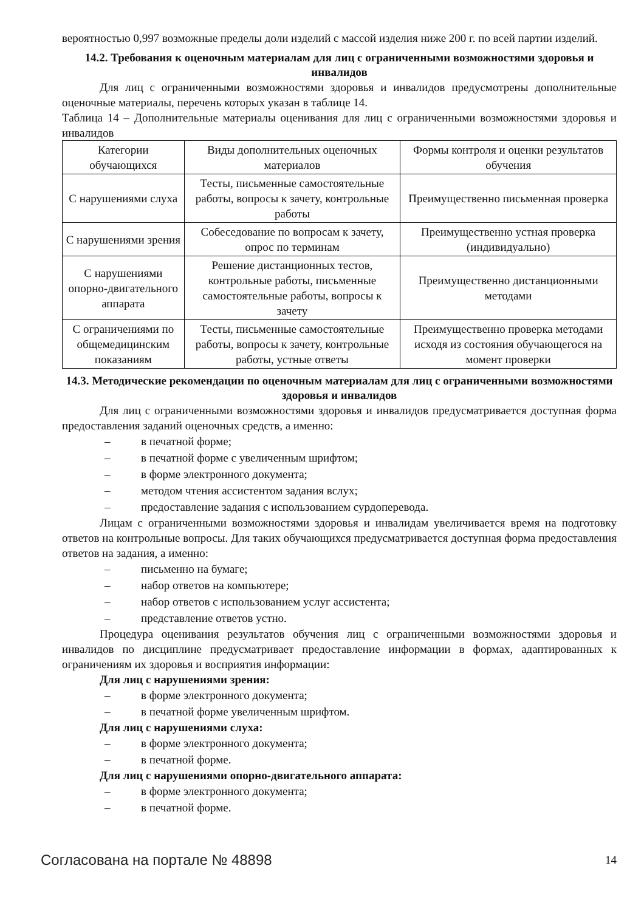вероятностью 0,997 возможные пределы доли изделий с массой изделия ниже 200 г. по всей партии изделий.
14.2. Требования к оценочным материалам для лиц с ограниченными возможностями здоровья и инвалидов
Для лиц с ограниченными возможностями здоровья и инвалидов предусмотрены дополнительные оценочные материалы, перечень которых указан в таблице 14.
Таблица 14 – Дополнительные материалы оценивания для лиц с ограниченными возможностями здоровья и инвалидов
| Категории обучающихся | Виды дополнительных оценочных материалов | Формы контроля и оценки результатов обучения |
| С нарушениями слуха | Тесты, письменные самостоятельные работы, вопросы к зачету, контрольные работы | Преимущественно письменная проверка |
| С нарушениями зрения | Собеседование по вопросам к зачету, опрос по терминам | Преимущественно устная проверка (индивидуально) |
| С нарушениями опорно-двигательного аппарата | Решение дистанционных тестов, контрольные работы, письменные самостоятельные работы, вопросы к зачету | Преимущественно дистанционными методами |
| С ограничениями по общемедицинским показаниям | Тесты, письменные самостоятельные работы, вопросы к зачету, контрольные работы, устные ответы | Преимущественно проверка методами исходя из состояния обучающегося на момент проверки |
14.3. Методические рекомендации по оценочным материалам для лиц с ограниченными возможностями здоровья и инвалидов
Для лиц с ограниченными возможностями здоровья и инвалидов предусматривается доступная форма предоставления заданий оценочных средств, а именно:
– в печатной форме;
– в печатной форме с увеличенным шрифтом;
– в форме электронного документа;
– методом чтения ассистентом задания вслух;
– предоставление задания с использованием сурдоперевода.
Лицам с ограниченными возможностями здоровья и инвалидам увеличивается время на подготовку ответов на контрольные вопросы. Для таких обучающихся предусматривается доступная форма предоставления ответов на задания, а именно:
– письменно на бумаге;
– набор ответов на компьютере;
– набор ответов с использованием услуг ассистента;
– представление ответов устно.
Процедура оценивания результатов обучения лиц с ограниченными возможностями здоровья и инвалидов по дисциплине предусматривает предоставление информации в формах, адаптированных к ограничениям их здоровья и восприятия информации:
Для лиц с нарушениями зрения:
– в форме электронного документа;
– в печатной форме увеличенным шрифтом.
Для лиц с нарушениями слуха:
– в форме электронного документа;
– в печатной форме.
Для лиц с нарушениями опорно-двигательного аппарата:
– в форме электронного документа;
– в печатной форме.
Согласована на портале № 48898 14